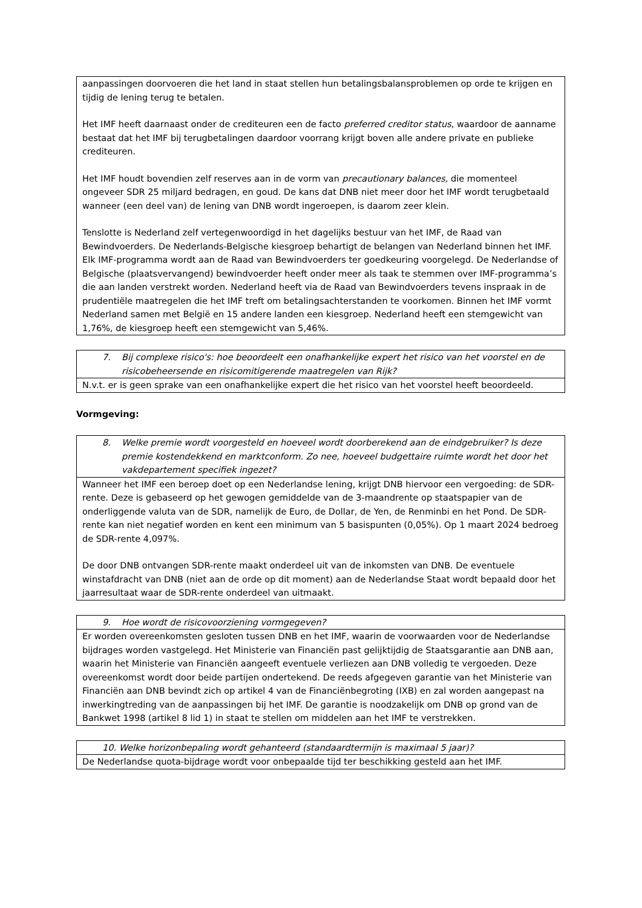| aanpassingen doorvoeren die het land in staat stellen hun betalingsbalansproblemen op orde te krijgen en tijdig de lening terug te betalen. Het IMF heeft daarnaast onder de crediteuren een de facto preferred creditor status , waardoor de aanname bestaat dat het IMF bij terugbetalingen daardoor voorrang krijgt boven alle andere private en publieke crediteuren. Het IMF houdt bovendien zelf reserves aan in de vorm van precautionary balances, die momenteel ongeveer SDR 25 miljard bedragen, en goud. De kans dat DNB niet meer door het IMF wordt terugbetaald wanneer (een deel van) de lening van DNB wordt ingeroepen, is daarom zeer klein. Tenslotte is Nederland zelf vertegenwoordigd in het dagelijks bestuur van het IMF, de Raad van Bewindvoerders. De Nederlands-Belgische kiesgroep behartigt de belangen van Nederland binnen het IMF. Elk IMF-programma wordt aan de Raad van Bewindvoerders ter goedkeuring voorgelegd. De Nederlandse of Belgische (plaatsvervangend) bewindvoerder heeft onder meer als taak te stemmen over IMF-programma’s die aan landen verstrekt worden. Nederland heeft via de Raad van Bewindvoerders tevens inspraak in de prudentiële maatregelen die het IMF treft om betalingsachterstanden te voorkomen. Binnen het IMF vormt Nederland samen met België en 15 andere landen een kiesgroep. Nederland heeft een stemgewicht van 1,76%, de kiesgroep heeft een stemgewicht van 5,46%. |
| 7. Bij complexe risico's: hoe beoordeelt een onafhankelijke expert het risico van het voorstel en de risicobeheersende en risicomitigerende maatregelen van Rijk? |
| --- |
| N.v.t. er is geen sprake van een onafhankelijke expert die het risico van het voorstel heeft beoordeeld. |
Vormgeving:
| 8. Welke premie wordt voorgesteld en hoeveel wordt doorberekend aan de eindgebruiker? Is deze premie kostendekkend en marktconform. Zo nee, hoeveel budgettaire ruimte wordt het door het vakdepartement specifiek ingezet? |
| --- |
| Wanneer het IMF een beroep doet op een Nederlandse lening, krijgt DNB hiervoor een vergoeding: de SDR-rente. Deze is gebaseerd op het gewogen gemiddelde van de 3-maandrente op staatspapier van de onderliggende valuta van de SDR, namelijk de Euro, de Dollar, de Yen, de Renminbi en het Pond. De SDR-rente kan niet negatief worden en kent een minimum van 5 basispunten (0,05%). Op 1 maart 2024 bedroeg de SDR-rente 4,097%. De door DNB ontvangen SDR-rente maakt onderdeel uit van de inkomsten van DNB. De eventuele winstafdracht van DNB (niet aan de orde op dit moment) aan de Nederlandse Staat wordt bepaald door het jaarresultaat waar de SDR-rente onderdeel van uitmaakt. |
| 9. Hoe wordt de risicovoorziening vormgegeven? |
| --- |
| Er worden overeenkomsten gesloten tussen DNB en het IMF, waarin de voorwaarden voor de Nederlandse bijdrages worden vastgelegd. Het Ministerie van Financiën past gelijktijdig de Staatsgarantie aan DNB aan, waarin het Ministerie van Financiën aangeeft eventuele verliezen aan DNB volledig te vergoeden. Deze overeenkomst wordt door beide partijen ondertekend. De reeds afgegeven garantie van het Ministerie van Financiën aan DNB bevindt zich op artikel 4 van de Financiënbegroting (IXB) en zal worden aangepast na inwerkingtreding van de aanpassingen bij het IMF. De garantie is noodzakelijk om DNB op grond van de Bankwet 1998 (artikel 8 lid 1) in staat te stellen om middelen aan het IMF te verstrekken. |
| 10. Welke horizonbepaling wordt gehanteerd (standaardtermijn is maximaal 5 jaar)? |
| --- |
| De Nederlandse quota-bijdrage wordt voor onbepaalde tijd ter beschikking gesteld aan het IMF. |